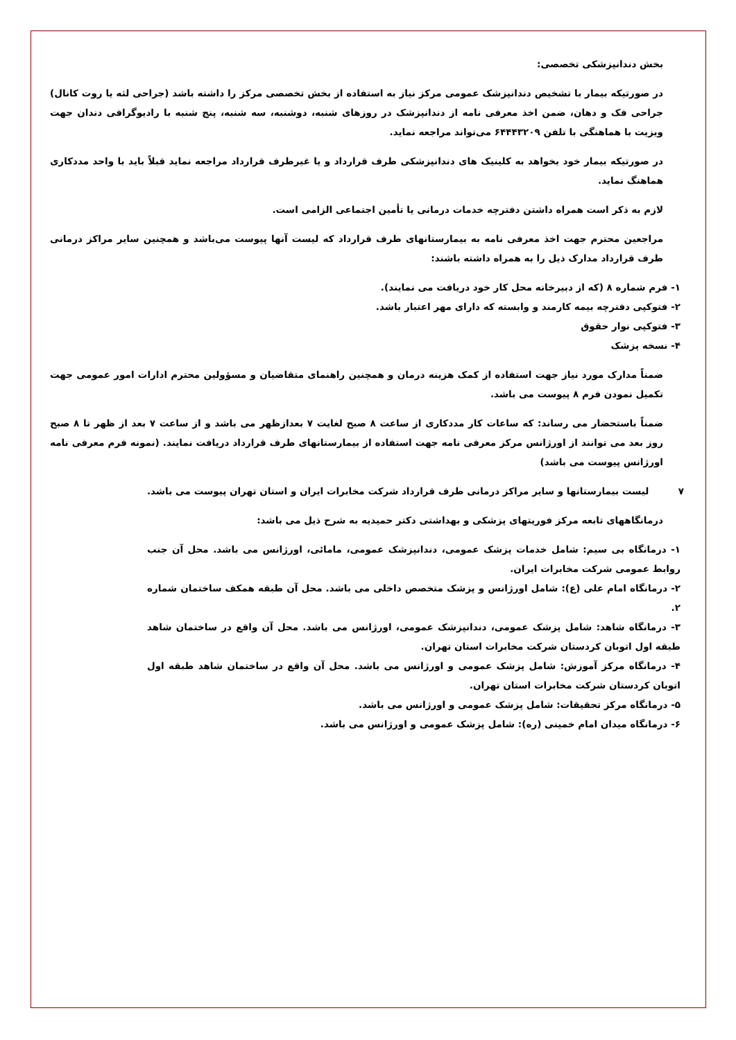بخش دندانپزشکی تخصصی:
در صورتیکه بیمار با تشخیص دندانپزشک عمومی مرکز نیاز به استفاده از بخش تخصصی مرکز را داشته باشد (جراحی لثه یا روت کانال) جراحی فک و دهان، ضمن اخذ معرفی نامه از دندانپزشک در روزهای شنبه، دوشنبه، سه شنبه، پنج شنبه با رادیوگرافی دندان جهت ویزیت با هماهنگی با تلفن ۶۴۴۴۳۲۰۹ می‌تواند مراجعه نماید.
در صورتیکه بیمار خود بخواهد به کلینیک های دندانپزشکی طرف قرارداد و یا غیرطرف قرارداد مراجعه نماید قبلاً باید با واحد مددکاری هماهنگ نماید.
لازم به ذکر است همراه داشتن دفترچه خدمات درمانی یا تأمین اجتماعی الزامی است.
مراجعین محترم جهت اخذ معرفی نامه به بیمارستانهای طرف قرارداد که لیست آنها پیوست می‌باشد و همچنین سایر مراکز درمانی طرف قرارداد مدارک ذیل را به همراه داشته باشند:
۱- فرم شماره ۸ (که از دبیرخانه محل کار خود دریافت می نمایند).
۲- فتوکپی دفترچه بیمه کارمند و وابسته که دارای مهر اعتبار باشد.
۳- فتوکپی نوار حقوق
۴- نسخه پزشک
ضمناً مدارک مورد نیاز جهت استفاده از کمک هزینه درمان و همچنین راهنمای متقاضیان و مسؤولین محترم ادارات امور عمومی جهت تکمیل نمودن فرم ۸ پیوست می باشد.
ضمناً باستحضار می رساند: که ساعات کار مددکاری از ساعت ۸ صبح لغایت ۷ بعدازظهر می باشد و از ساعت ۷ بعد از ظهر تا ۸ صبح روز بعد می توانند از اورژانس مرکز معرفی نامه جهت استفاده از بیمارستانهای طرف قرارداد دریافت نمایند. (نمونه فرم معرفی نامه اورژانس پیوست می باشد)
۷ لیست بیمارستانها و سایر مراکز درمانی طرف قرارداد شرکت مخابرات ایران و استان تهران پیوست می باشد.
درمانگاههای تابعه مرکز فوریتهای پزشکی و بهداشتی دکتر حمیدیه به شرح ذیل می باشد:
۱- درمانگاه بی سیم: شامل خدمات پزشک عمومی، دندانپزشک عمومی، مامائی، اورژانس می باشد. محل آن جنب روابط عمومی شرکت مخابرات ایران.
۲- درمانگاه امام علی (ع): شامل اورژانس و پزشک متخصص داخلی می باشد. محل آن طبقه همکف ساختمان شماره ۲.
۳- درمانگاه شاهد: شامل پزشک عمومی، دندانپزشک عمومی، اورژانس می باشد. محل آن واقع در ساختمان شاهد طبقه اول اتوبان کردستان شرکت مخابرات استان تهران.
۴- درمانگاه مرکز آموزش: شامل پزشک عمومی و اورژانس می باشد. محل آن واقع در ساختمان شاهد طبقه اول اتوبان کردستان شرکت مخابرات استان تهران.
۵- درمانگاه مرکز تحقیقات: شامل پزشک عمومی و اورژانس می باشد.
۶- درمانگاه میدان امام خمینی (ره): شامل پزشک عمومی و اورژانس می باشد.